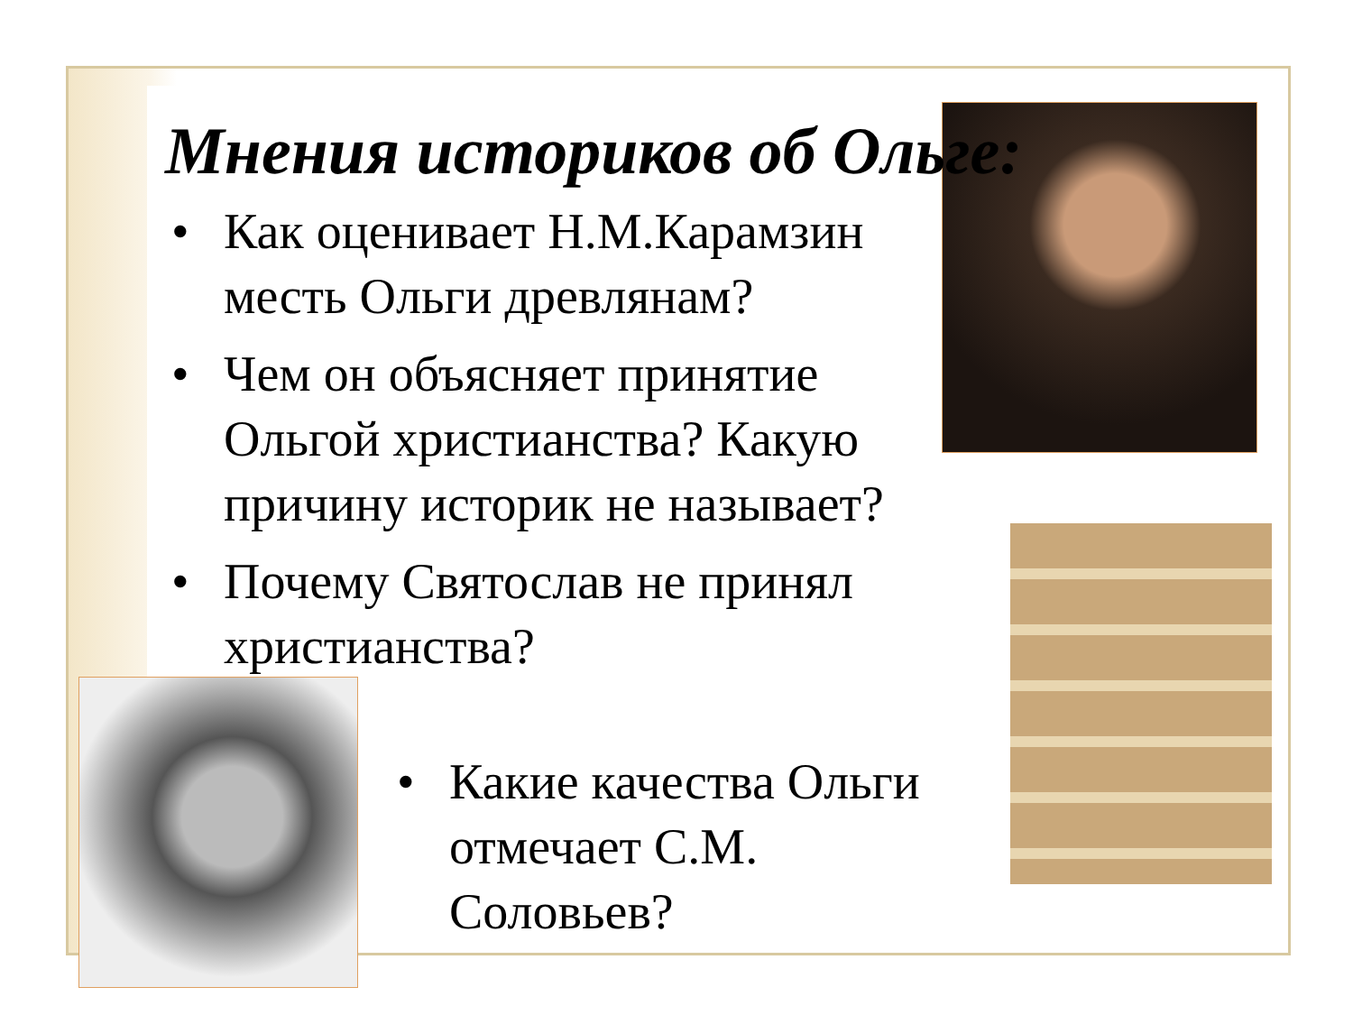Мнения историков об Ольге:
• Как оценивает Н.М.Карамзин месть Ольги древлянам?
• Чем он объясняет принятие Ольгой христианства? Какую причину историк не называет?
• Почему Святослав не принял христианства?
• Какие качества Ольги отмечает С.М. Соловьев?